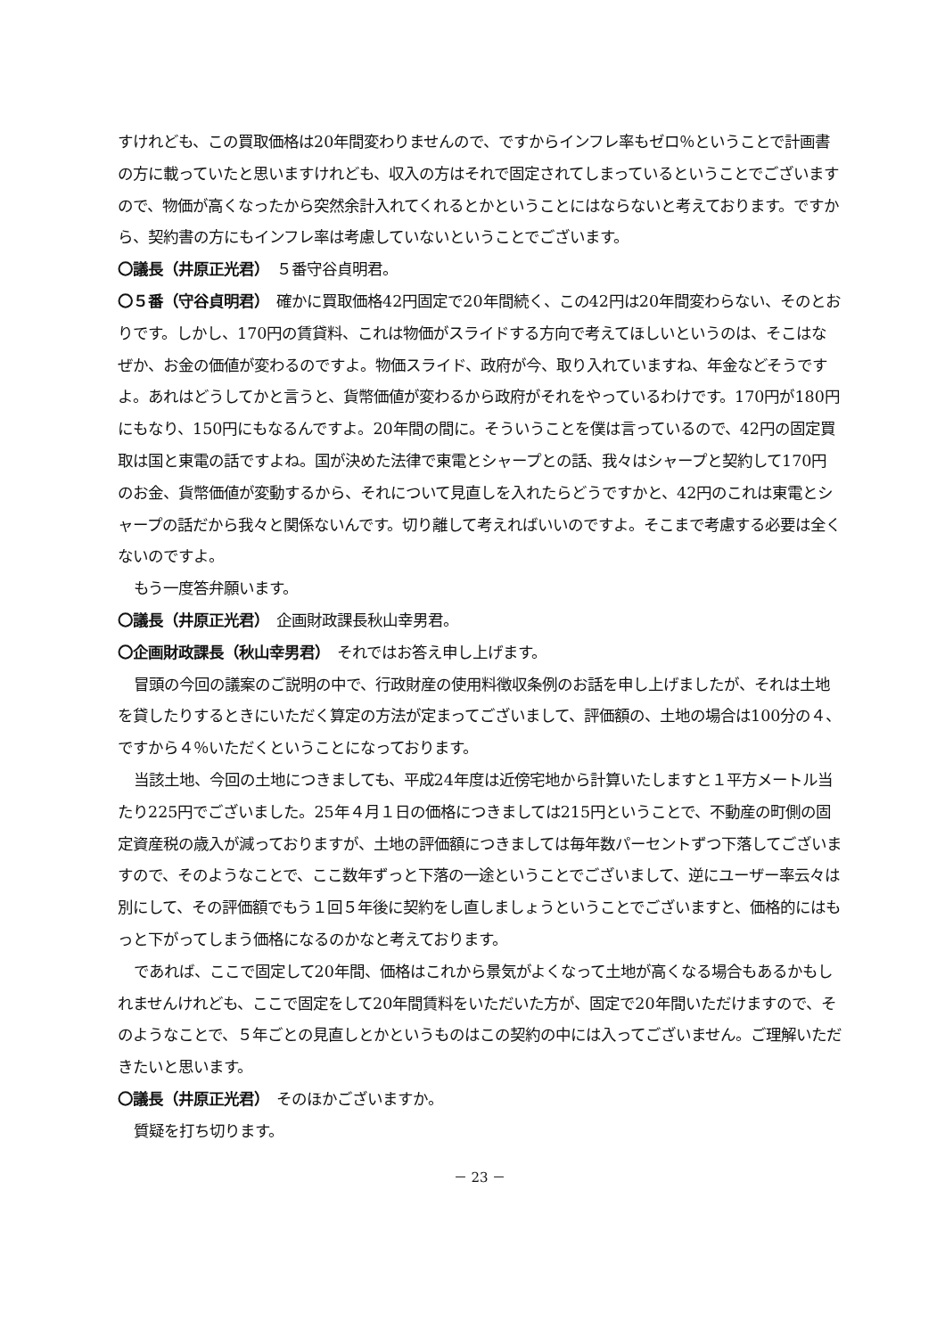すけれども、この買取価格は20年間変わりませんので、ですからインフレ率もゼロ％ということで計画書の方に載っていたと思いますけれども、収入の方はそれで固定されてしまっているということでございますので、物価が高くなったから突然余計入れてくれるとかということにはならないと考えております。ですから、契約書の方にもインフレ率は考慮していないということでございます。
〇議長（井原正光君）　５番守谷貞明君。
〇５番（守谷貞明君）　確かに買取価格42円固定で20年間続く、この42円は20年間変わらない、そのとおりです。しかし、170円の賃貸料、これは物価がスライドする方向で考えてほしいというのは、そこはなぜか、お金の価値が変わるのですよ。物価スライド、政府が今、取り入れていますね、年金などそうですよ。あれはどうしてかと言うと、貨幣価値が変わるから政府がそれをやっているわけです。170円が180円にもなり、150円にもなるんですよ。20年間の間に。そういうことを僕は言っているので、42円の固定買取は国と東電の話ですよね。国が決めた法律で東電とシャープとの話、我々はシャープと契約して170円のお金、貨幣価値が変動するから、それについて見直しを入れたらどうですかと、42円のこれは東電とシャープの話だから我々と関係ないんです。切り離して考えればいいのですよ。そこまで考慮する必要は全くないのですよ。
もう一度答弁願います。
〇議長（井原正光君）　企画財政課長秋山幸男君。
〇企画財政課長（秋山幸男君）　それではお答え申し上げます。
冒頭の今回の議案のご説明の中で、行政財産の使用料徴収条例のお話を申し上げましたが、それは土地を貸したりするときにいただく算定の方法が定まってございまして、評価額の、土地の場合は100分の４、ですから４％いただくということになっております。
当該土地、今回の土地につきましても、平成24年度は近傍宅地から計算いたしますと１平方メートル当たり225円でございました。25年４月１日の価格につきましては215円ということで、不動産の町側の固定資産税の歳入が減っておりますが、土地の評価額につきましては毎年数パーセントずつ下落してございますので、そのようなことで、ここ数年ずっと下落の一途ということでございまして、逆にユーザー率云々は別にして、その評価額でもう１回５年後に契約をし直しましょうということでございますと、価格的にはもっと下がってしまう価格になるのかなと考えております。
であれば、ここで固定して20年間、価格はこれから景気がよくなって土地が高くなる場合もあるかもしれませんけれども、ここで固定をして20年間賃料をいただいた方が、固定で20年間いただけますので、そのようなことで、５年ごとの見直しとかというものはこの契約の中には入ってございません。ご理解いただきたいと思います。
〇議長（井原正光君）　そのほかございますか。
質疑を打ち切ります。
－ 23 －